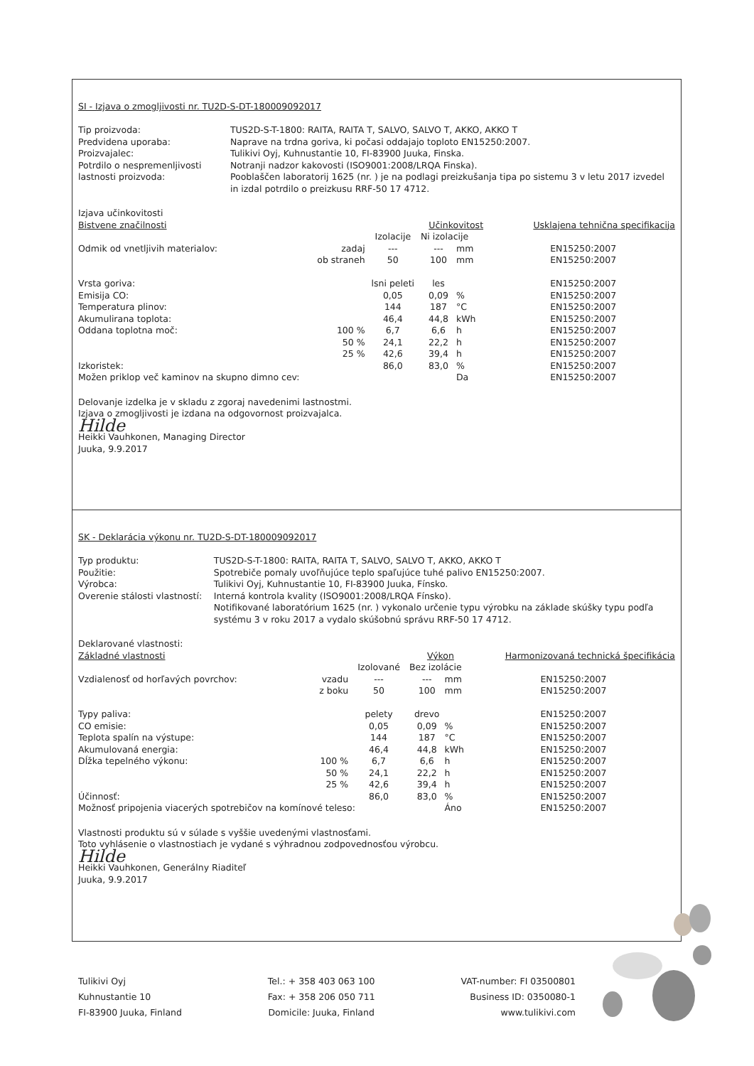SI - Izjava o zmogljivosti nr. TU2D-S-DT-180009092017
Tip proizvoda:
Predvidena uporaba:
Proizvajalec:
Potrdilo o nespremenljivosti lastnosti proizvoda:
TUS2D-S-T-1800: RAITA, RAITA T, SALVO, SALVO T, AKKO, AKKO T
Naprave na trdna goriva, ki počasi oddajajo toploto EN15250:2007.
Tulikivi Oyj, Kuhnustantie 10, FI-83900 Juuka, Finska.
Notranji nadzor kakovosti (ISO9001:2008/LRQA Finska).
Pooblaščen laboratorij 1625 (nr. ) je na podlagi preizkušanja tipa po sistemu 3 v letu 2017 izvedel in izdal potrdilo o preizkusu RRF-50 17 4712.
| Izjava učinkovitosti | | | | | |
| Bistvene značilnosti | | | Učinkovitost | | Usklajena tehnična specifikacija |
| | | Izolacije | Ni izolacije | | |
| Odmik od vnetljivih materialov: | zadaj | --- | --- | mm | EN15250:2007 |
| | ob straneh | 50 | 100 | mm | EN15250:2007 |
| Vrsta goriva: | | lsni peleti | les | | EN15250:2007 |
| Emisija CO: | | 0,05 | 0,09 | % | EN15250:2007 |
| Temperatura plinov: | | 144 | 187 | °C | EN15250:2007 |
| Akumulirana toplota: | | 46,4 | 44,8 | kWh | EN15250:2007 |
| Oddana toplotna moč: | 100 % | 6,7 | 6,6 | h | EN15250:2007 |
| | 50 % | 24,1 | 22,2 | h | EN15250:2007 |
| | 25 % | 42,6 | 39,4 | h | EN15250:2007 |
| Izkoristek: | | 86,0 | 83,0 | % | EN15250:2007 |
| Možen priklop več kaminov na skupno dimno cev: | | | | Da | EN15250:2007 |
Delovanje izdelka je v skladu z zgoraj navedenimi lastnostmi.
Izjava o zmogljivosti je izdana na odgovornost proizvajalca.
Hilde
Heikki Vauhkonen, Managing Director
Juuka, 9.9.2017
SK - Deklarácia výkonu nr. TU2D-S-DT-180009092017
Typ produktu:
Použitie:
Výrobca:
Overenie stálosti vlastností:
TUS2D-S-T-1800: RAITA, RAITA T, SALVO, SALVO T, AKKO, AKKO T
Spotrebiče pomaly uvoľňujúce teplo spaľujúce tuhé palivo EN15250:2007.
Tulikivi Oyj, Kuhnustantie 10, FI-83900 Juuka, Fínsko.
Interná kontrola kvality (ISO9001:2008/LRQA Fínsko).
Notifikované laboratórium 1625 (nr. ) vykonalo určenie typu výrobku na základe skúšky typu podľa systému 3 v roku 2017 a vydalo skúšobnú správu RRF-50 17 4712.
| Deklarované vlastnosti: | | | | | |
| Základné vlastnosti | | | Výkon | | Harmonizovaná technická špecifikácia |
| | | Izolované | Bez izolácie | | |
| Vzdialenosť od horľavých povrchov: | vzadu | --- | --- | mm | EN15250:2007 |
| | z boku | 50 | 100 | mm | EN15250:2007 |
| Typy paliva: | | pelety | drevo | | EN15250:2007 |
| CO emisie: | | 0,05 | 0,09 | % | EN15250:2007 |
| Teplota spalín na výstupe: | | 144 | 187 | °C | EN15250:2007 |
| Akumulovaná energia: | | 46,4 | 44,8 | kWh | EN15250:2007 |
| Dĺžka tepelného výkonu: | 100 % | 6,7 | 6,6 | h | EN15250:2007 |
| | 50 % | 24,1 | 22,2 | h | EN15250:2007 |
| | 25 % | 42,6 | 39,4 | h | EN15250:2007 |
| Účinnosť: | | 86,0 | 83,0 | % | EN15250:2007 |
| Možnosť pripojenia viacerých spotrebičov na komínové teleso: | | | | Áno | EN15250:2007 |
Vlastnosti produktu sú v súlade s vyššie uvedenými vlastnosťami.
Toto vyhlásenie o vlastnostiach je vydané s výhradnou zodpovednosťou výrobcu.
Hilde
Heikki Vauhkonen, Generálny Riaditeľ
Juuka, 9.9.2017
Tulikivi Oyj
Kuhnustantie 10
FI-83900 Juuka, Finland
Tel.: + 358 403 063 100
Fax: + 358 206 050 711
Domicile: Juuka, Finland
VAT-number: FI 03500801
Business ID: 0350080-1
www.tulikivi.com